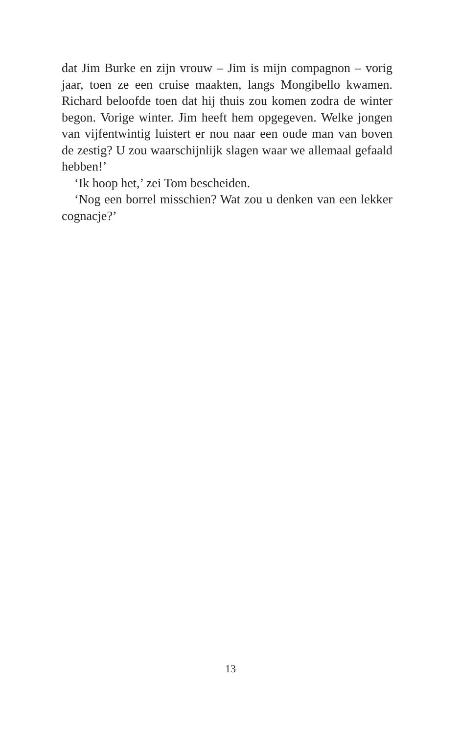dat Jim Burke en zijn vrouw – Jim is mijn compagnon – vorig jaar, toen ze een cruise maakten, langs Mongibello kwamen. Richard beloofde toen dat hij thuis zou komen zodra de winter begon. Vorige winter. Jim heeft hem opgegeven. Welke jongen van vijfentwintig luistert er nou naar een oude man van boven de zestig? U zou waarschijnlijk slagen waar we allemaal gefaald hebben!’
‘Ik hoop het,’ zei Tom bescheiden.
‘Nog een borrel misschien? Wat zou u denken van een lekker cognacje?’
13